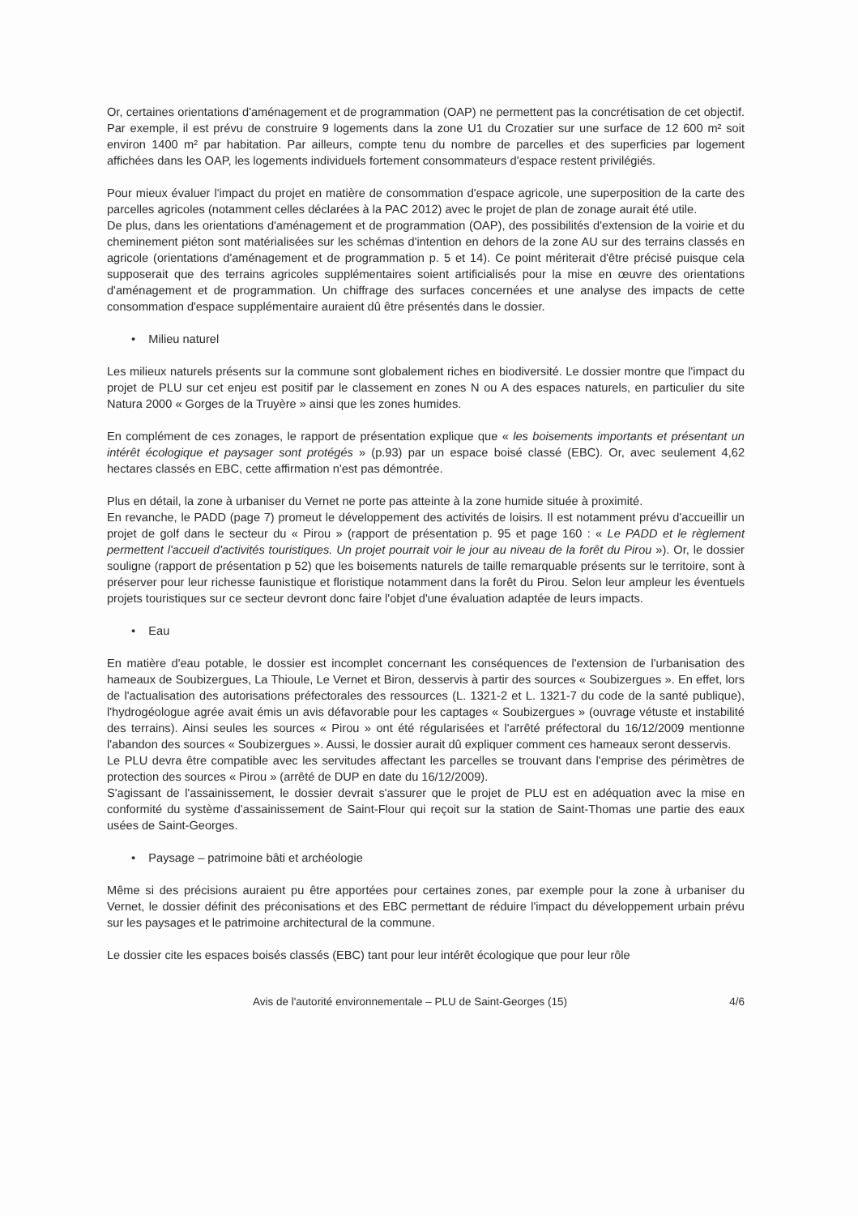Or, certaines orientations d'aménagement et de programmation (OAP) ne permettent pas la concrétisation de cet objectif. Par exemple, il est prévu de construire 9 logements dans la zone U1 du Crozatier sur une surface de 12 600 m² soit environ 1400 m² par habitation. Par ailleurs, compte tenu du nombre de parcelles et des superficies par logement affichées dans les OAP, les logements individuels fortement consommateurs d'espace restent privilégiés.
Pour mieux évaluer l'impact du projet en matière de consommation d'espace agricole, une superposition de la carte des parcelles agricoles (notamment celles déclarées à la PAC 2012) avec le projet de plan de zonage aurait été utile.
De plus, dans les orientations d'aménagement et de programmation (OAP), des possibilités d'extension de la voirie et du cheminement piéton sont matérialisées sur les schémas d'intention en dehors de la zone AU sur des terrains classés en agricole (orientations d'aménagement et de programmation p. 5 et 14). Ce point mériterait d'être précisé puisque cela supposerait que des terrains agricoles supplémentaires soient artificialisés pour la mise en œuvre des orientations d'aménagement et de programmation. Un chiffrage des surfaces concernées et une analyse des impacts de cette consommation d'espace supplémentaire auraient dû être présentés dans le dossier.
• Milieu naturel
Les milieux naturels présents sur la commune sont globalement riches en biodiversité. Le dossier montre que l'impact du projet de PLU sur cet enjeu est positif par le classement en zones N ou A des espaces naturels, en particulier du site Natura 2000 « Gorges de la Truyère » ainsi que les zones humides.
En complément de ces zonages, le rapport de présentation explique que « les boisements importants et présentant un intérêt écologique et paysager sont protégés » (p.93) par un espace boisé classé (EBC). Or, avec seulement 4,62 hectares classés en EBC, cette affirmation n'est pas démontrée.
Plus en détail, la zone à urbaniser du Vernet ne porte pas atteinte à la zone humide située à proximité.
En revanche, le PADD (page 7) promeut le développement des activités de loisirs. Il est notamment prévu d'accueillir un projet de golf dans le secteur du « Pirou » (rapport de présentation p. 95 et page 160 : « Le PADD et le règlement permettent l'accueil d'activités touristiques. Un projet pourrait voir le jour au niveau de la forêt du Pirou »). Or, le dossier souligne (rapport de présentation p 52) que les boisements naturels de taille remarquable présents sur le territoire, sont à préserver pour leur richesse faunistique et floristique notamment dans la forêt du Pirou. Selon leur ampleur les éventuels projets touristiques sur ce secteur devront donc faire l'objet d'une évaluation adaptée de leurs impacts.
• Eau
En matière d'eau potable, le dossier est incomplet concernant les conséquences de l'extension de l'urbanisation des hameaux de Soubizergues, La Thioule, Le Vernet et Biron, desservis à partir des sources « Soubizergues ». En effet, lors de l'actualisation des autorisations préfectorales des ressources (L. 1321-2 et L. 1321-7 du code de la santé publique), l'hydrogéologue agrée avait émis un avis défavorable pour les captages « Soubizergues » (ouvrage vétuste et instabilité des terrains). Ainsi seules les sources « Pirou » ont été régularisées et l'arrêté préfectoral du 16/12/2009 mentionne l'abandon des sources « Soubizergues ». Aussi, le dossier aurait dû expliquer comment ces hameaux seront desservis.
Le PLU devra être compatible avec les servitudes affectant les parcelles se trouvant dans l'emprise des périmètres de protection des sources « Pirou » (arrêté de DUP en date du 16/12/2009).
S'agissant de l'assainissement, le dossier devrait s'assurer que le projet de PLU est en adéquation avec la mise en conformité du système d'assainissement de Saint-Flour qui reçoit sur la station de Saint-Thomas une partie des eaux usées de Saint-Georges.
• Paysage – patrimoine bâti et archéologie
Même si des précisions auraient pu être apportées pour certaines zones, par exemple pour la zone à urbaniser du Vernet, le dossier définit des préconisations et des EBC permettant de réduire l'impact du développement urbain prévu sur les paysages et le patrimoine architectural de la commune.
Le dossier cite les espaces boisés classés (EBC) tant pour leur intérêt écologique que pour leur rôle
Avis de l'autorité environnementale – PLU de Saint-Georges (15) 4/6